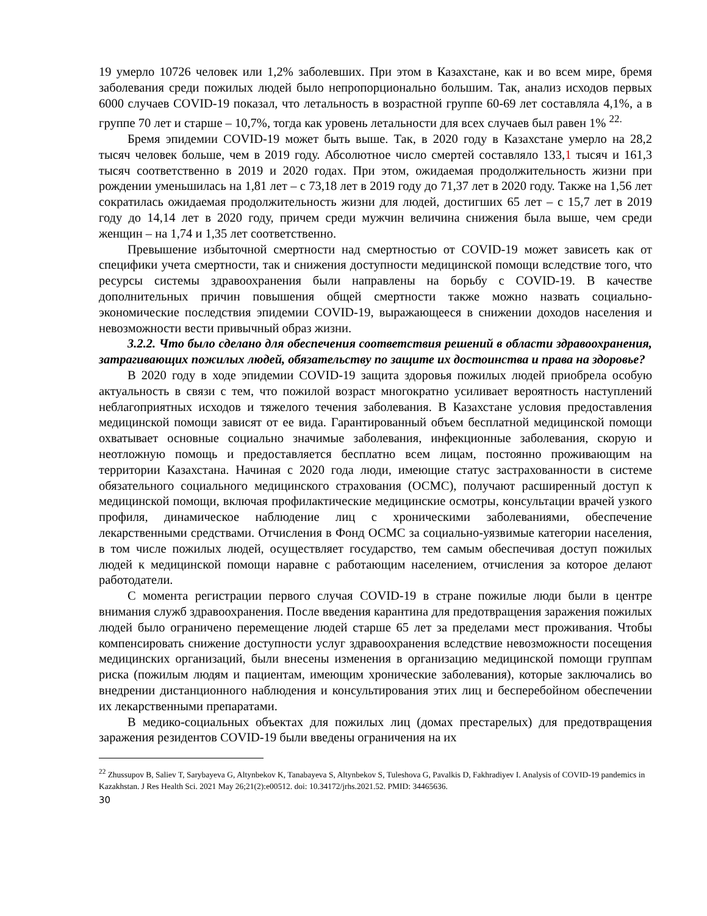19 умерло 10726 человек или 1,2% заболевших. При этом в Казахстане, как и во всем мире, бремя заболевания среди пожилых людей было непропорционально большим. Так, анализ исходов первых 6000 случаев COVID-19 показал, что летальность в возрастной группе 60-69 лет составляла 4,1%, а в группе 70 лет и старше – 10,7%, тогда как уровень летальности для всех случаев был равен 1% <sup>22.</sup>
Бремя эпидемии COVID-19 может быть выше. Так, в 2020 году в Казахстане умерло на 28,2 тысяч человек больше, чем в 2019 году. Абсолютное число смертей составляло 133,1 тысяч и 161,3 тысяч соответственно в 2019 и 2020 годах. При этом, ожидаемая продолжительность жизни при рождении уменьшилась на 1,81 лет – с 73,18 лет в 2019 году до 71,37 лет в 2020 году. Также на 1,56 лет сократилась ожидаемая продолжительность жизни для людей, достигших 65 лет – с 15,7 лет в 2019 году до 14,14 лет в 2020 году, причем среди мужчин величина снижения была выше, чем среди женщин – на 1,74 и 1,35 лет соответственно.
Превышение избыточной смертности над смертностью от COVID-19 может зависеть как от специфики учета смертности, так и снижения доступности медицинской помощи вследствие того, что ресурсы системы здравоохранения были направлены на борьбу с COVID-19. В качестве дополнительных причин повышения общей смертности также можно назвать социально-экономические последствия эпидемии COVID-19, выражающееся в снижении доходов населения и невозможности вести привычный образ жизни.
3.2.2. Что было сделано для обеспечения соответствия решений в области здравоохранения, затрагивающих пожилых людей, обязательству по защите их достоинства и права на здоровье?
В 2020 году в ходе эпидемии COVID-19 защита здоровья пожилых людей приобрела особую актуальность в связи с тем, что пожилой возраст многократно усиливает вероятность наступлений неблагоприятных исходов и тяжелого течения заболевания. В Казахстане условия предоставления медицинской помощи зависят от ее вида. Гарантированный объем бесплатной медицинской помощи охватывает основные социально значимые заболевания, инфекционные заболевания, скорую и неотложную помощь и предоставляется бесплатно всем лицам, постоянно проживающим на территории Казахстана. Начиная с 2020 года люди, имеющие статус застрахованности в системе обязательного социального медицинского страхования (ОСМС), получают расширенный доступ к медицинской помощи, включая профилактические медицинские осмотры, консультации врачей узкого профиля, динамическое наблюдение лиц с хроническими заболеваниями, обеспечение лекарственными средствами. Отчисления в Фонд ОСМС за социально-уязвимые категории населения, в том числе пожилых людей, осуществляет государство, тем самым обеспечивая доступ пожилых людей к медицинской помощи наравне с работающим населением, отчисления за которое делают работодатели.
С момента регистрации первого случая COVID-19 в стране пожилые люди были в центре внимания служб здравоохранения. После введения карантина для предотвращения заражения пожилых людей было ограничено перемещение людей старше 65 лет за пределами мест проживания. Чтобы компенсировать снижение доступности услуг здравоохранения вследствие невозможности посещения медицинских организаций, были внесены изменения в организацию медицинской помощи группам риска (пожилым людям и пациентам, имеющим хронические заболевания), которые заключались во внедрении дистанционного наблюдения и консультирования этих лиц и бесперебойном обеспечении их лекарственными препаратами.
В медико-социальных объектах для пожилых лиц (домах престарелых) для предотвращения заражения резидентов COVID-19 были введены ограничения на их
<sup>22</sup> Zhussupov B, Saliev T, Sarybayeva G, Altynbekov K, Tanabayeva S, Altynbekov S, Tuleshova G, Pavalkis D, Fakhradiyev I. Analysis of COVID-19 pandemics in Kazakhstan. J Res Health Sci. 2021 May 26;21(2):e00512. doi: 10.34172/jrhs.2021.52. PMID: 34465636.
30